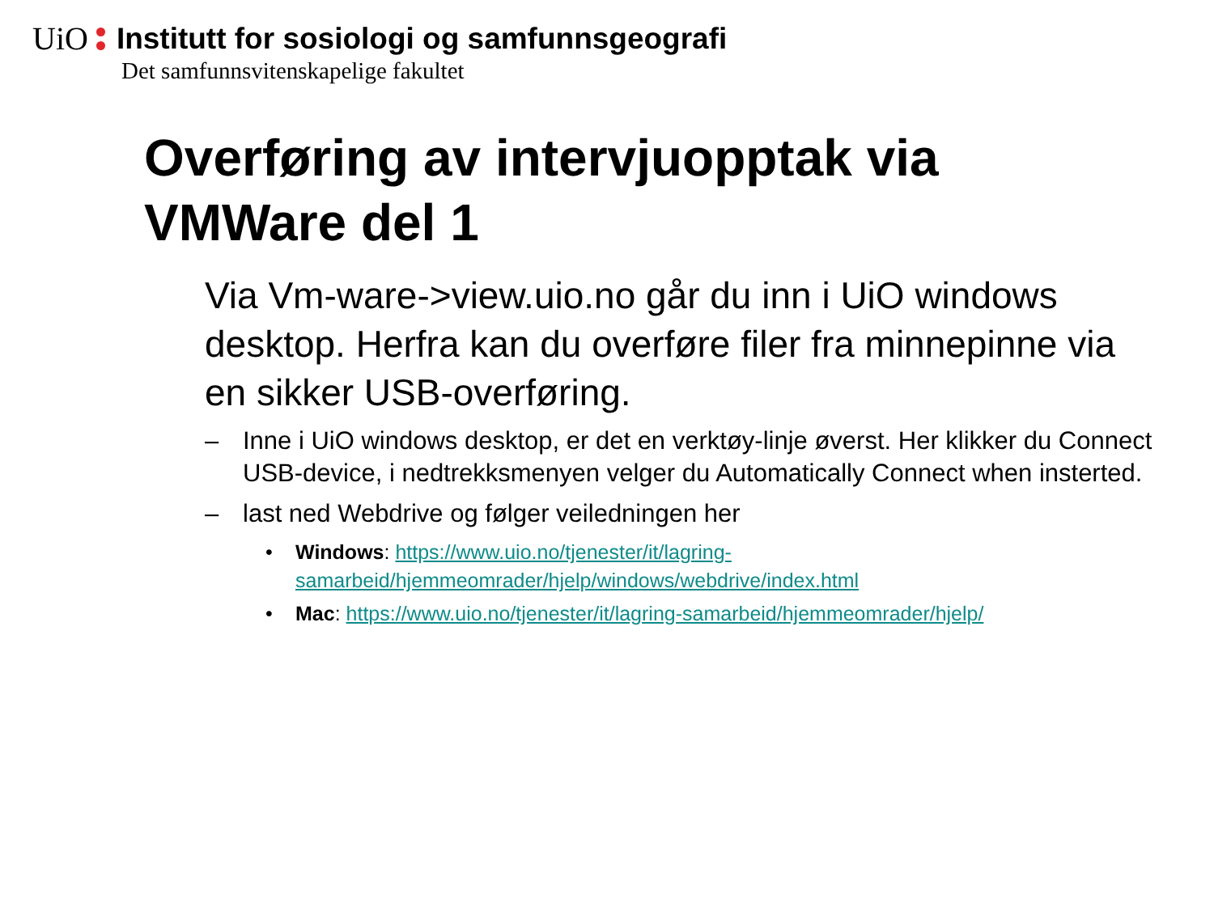UiO Institutt for sosiologi og samfunnsgeografi
Det samfunnsvitenskapelige fakultet
Overføring av intervjuopptak via
VMWare del 1
Via Vm-ware->view.uio.no går du inn i UiO windows desktop. Herfra kan du overføre filer fra minnepinne via en sikker USB-overføring.
– Inne i UiO windows desktop, er det en verktøy-linje øverst. Her klikker du Connect USB-device, i nedtrekksmenyen velger du Automatically Connect when insterted.
– last ned Webdrive og følger veiledningen her
• Windows: https://www.uio.no/tjenester/it/lagring-samarbeid/hjemmeomrader/hjelp/windows/webdrive/index.html
• Mac: https://www.uio.no/tjenester/it/lagring-samarbeid/hjemmeomrader/hjelp/